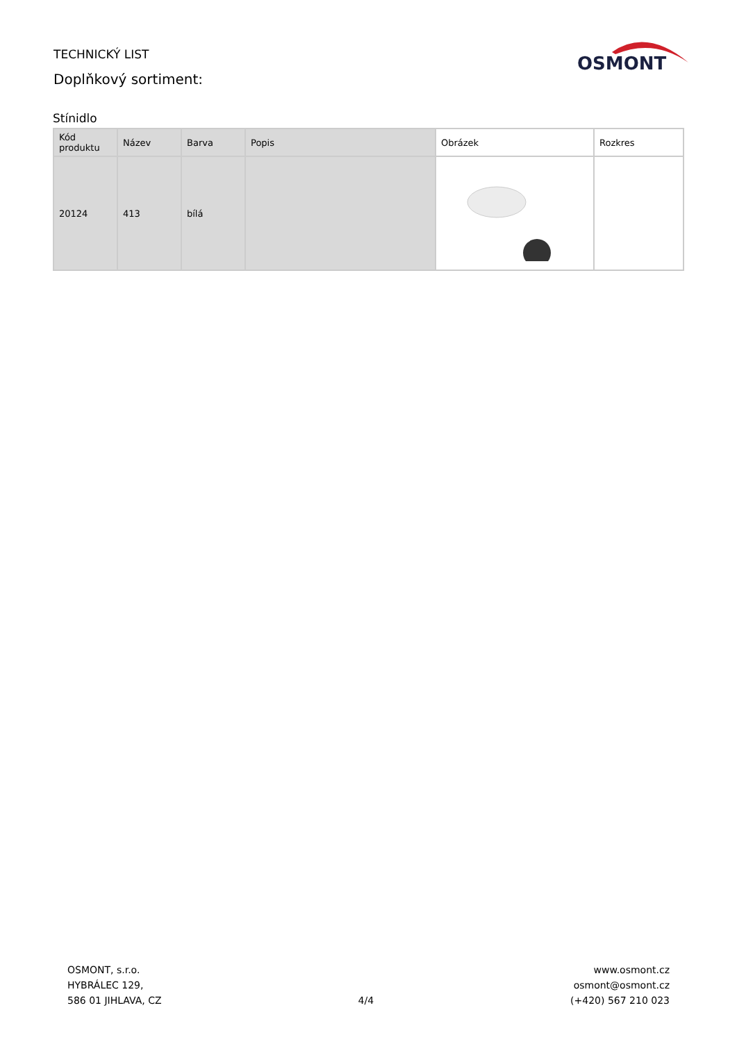TECHNICKÝ LIST
Doplňkový sortiment:
OSMONT
Stínidlo
| Kód produktu | Název | Barva | Popis | Obrázek | Rozkres |
| --- | --- | --- | --- | --- | --- |
| 20124 | 413 | bílá | | | |
OSMONT, s.r.o.
HYBRÁLEC 129,
586 01 JIHLAVA, CZ
4/4
www.osmont.cz
osmont@osmont.cz
(+420) 567 210 023